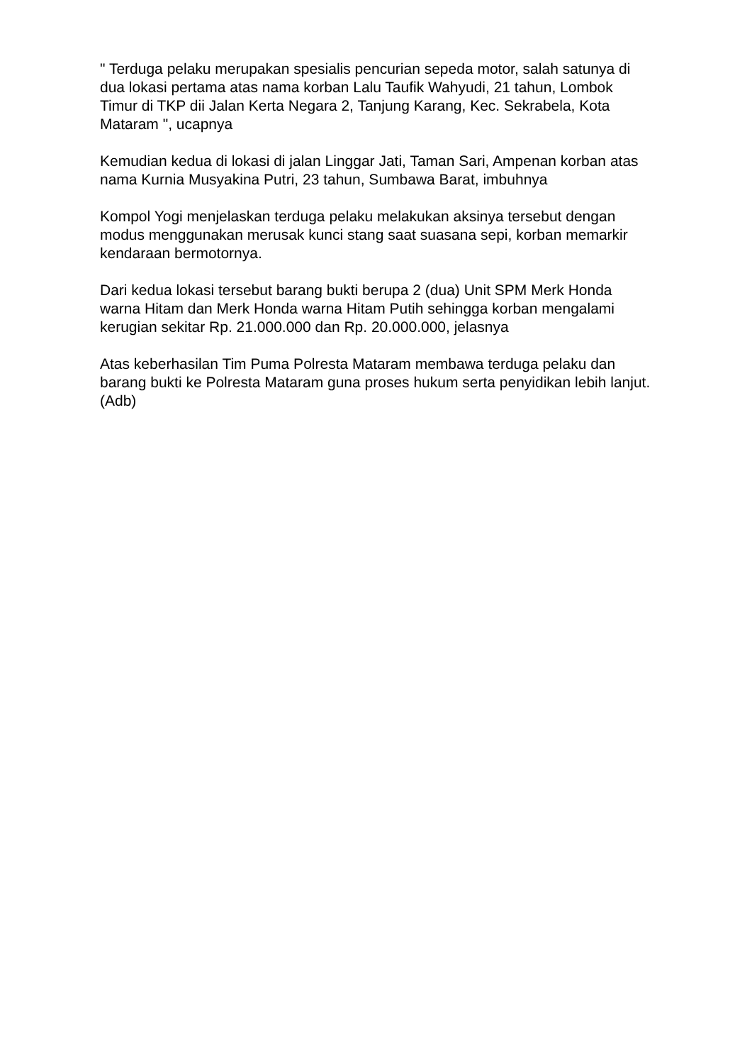" Terduga pelaku merupakan spesialis pencurian sepeda motor, salah satunya di dua lokasi pertama atas nama korban Lalu Taufik Wahyudi, 21 tahun, Lombok Timur di TKP dii Jalan Kerta Negara 2, Tanjung Karang, Kec. Sekrabela, Kota Mataram ", ucapnya
Kemudian kedua di lokasi di jalan Linggar Jati, Taman Sari, Ampenan korban atas nama Kurnia Musyakina Putri, 23 tahun, Sumbawa Barat, imbuhnya
Kompol Yogi menjelaskan terduga pelaku melakukan aksinya tersebut dengan modus menggunakan merusak kunci stang saat suasana sepi, korban memarkir kendaraan bermotornya.
Dari kedua lokasi tersebut barang bukti berupa 2 (dua) Unit SPM Merk Honda warna Hitam dan Merk Honda warna Hitam Putih sehingga korban mengalami kerugian sekitar Rp. 21.000.000 dan Rp. 20.000.000, jelasnya
Atas keberhasilan Tim Puma Polresta Mataram membawa terduga pelaku dan barang bukti ke Polresta Mataram guna proses hukum serta penyidikan lebih lanjut. (Adb)